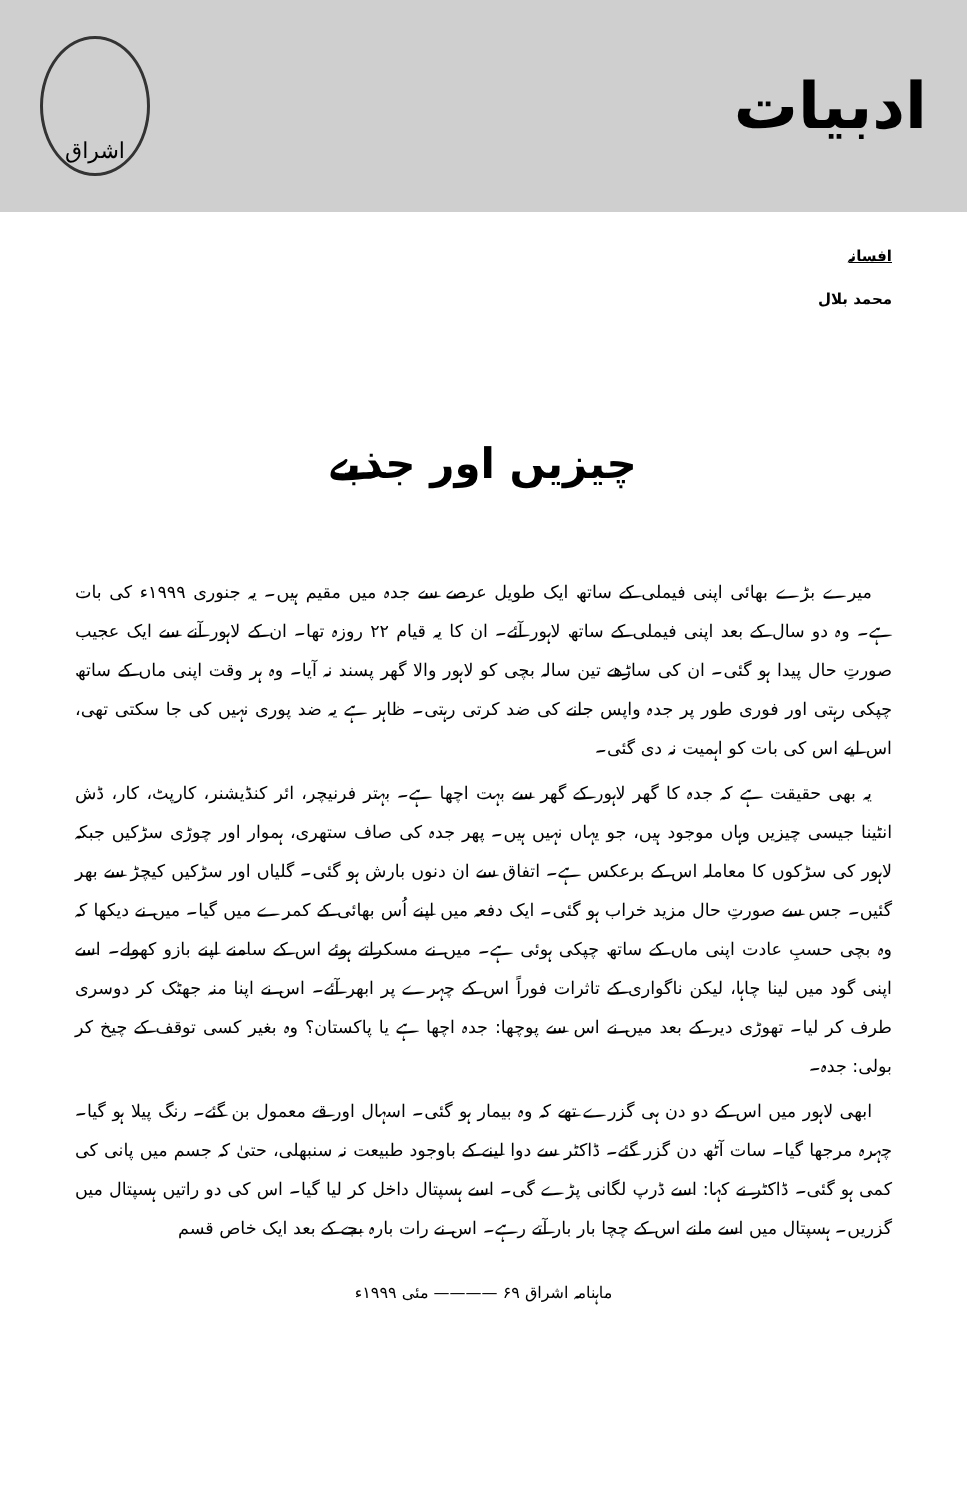ادبیات
اشراق
افسانہ
محمد بلال
چیزیں اور جذبے
میرے بڑے بھائی اپنی فیملی کے ساتھ ایک طویل عرصے سے جدہ میں مقیم ہیں۔ یہ جنوری ۱۹۹۹ء کی بات ہے۔ وہ دو سال کے بعد اپنی فیملی کے ساتھ لاہور آئے۔ ان کا یہ قیام ۲۲ روزہ تھا۔ ان کے لاہور آنے سے ایک عجیب صورتِ حال پیدا ہو گئی۔ ان کی ساڑھے تین سالہ بچی کو لاہور والا گھر پسند نہ آیا۔ وہ ہر وقت اپنی ماں کے ساتھ چپکی رہتی اور فوری طور پر جدہ واپس جانے کی ضد کرتی رہتی۔ ظاہر ہے یہ ضد پوری نہیں کی جا سکتی تھی، اس لیے اس کی بات کو اہمیت نہ دی گئی۔
یہ بھی حقیقت ہے کہ جدہ کا گھر لاہور کے گھر سے بہت اچھا ہے۔ بہتر فرنیچر، ائر کنڈیشنر، کارپٹ، کار، ڈش انٹینا جیسی چیزیں وہاں موجود ہیں، جو یہاں نہیں ہیں۔ پھر جدہ کی صاف ستھری، ہموار اور چوڑی سڑکیں جبکہ لاہور کی سڑکوں کا معاملہ اس کے برعکس ہے۔ اتفاق سے ان دنوں بارش ہو گئی۔ گلیاں اور سڑکیں کیچڑ سے بھر گئیں۔ جس سے صورتِ حال مزید خراب ہو گئی۔ ایک دفعہ میں اپنے اُس بھائی کے کمرے میں گیا۔ میں نے دیکھا کہ وہ بچی حسبِ عادت اپنی ماں کے ساتھ چپکی ہوئی ہے۔ میں نے مسکراتے ہوئے اس کے سامنے اپنے بازو کھولے۔ اسے اپنی گود میں لینا چاہا، لیکن ناگواری کے تاثرات فوراً اس کے چہرے پر ابھر آئے۔ اس نے اپنا منہ جھٹک کر دوسری طرف کر لیا۔ تھوڑی دیر کے بعد میں نے اس سے پوچھا: جدہ اچھا ہے یا پاکستان؟ وہ بغیر کسی توقف کے چیخ کر بولی: جدہ۔
ابھی لاہور میں اس کے دو دن ہی گزرے تھے کہ وہ بیمار ہو گئی۔ اسہال اور قے معمول بن گئے۔ رنگ پیلا ہو گیا۔ چہرہ مرجھا گیا۔ سات آٹھ دن گزر گئے۔ ڈاکٹر سے دوا لینے کے باوجود طبیعت نہ سنبھلی، حتیٰ کہ جسم میں پانی کی کمی ہو گئی۔ ڈاکٹر نے کہا: اسے ڈرپ لگانی پڑے گی۔ اسے ہسپتال داخل کر لیا گیا۔ اس کی دو راتیں ہسپتال میں گزریں۔ ہسپتال میں اسے ملنے اس کے چچا بار بار آتے رہے۔ اس نے رات بارہ بجے کے بعد ایک خاص قسم
ماہنامہ اشراق ۶۹ ———— مئی ۱۹۹۹ء